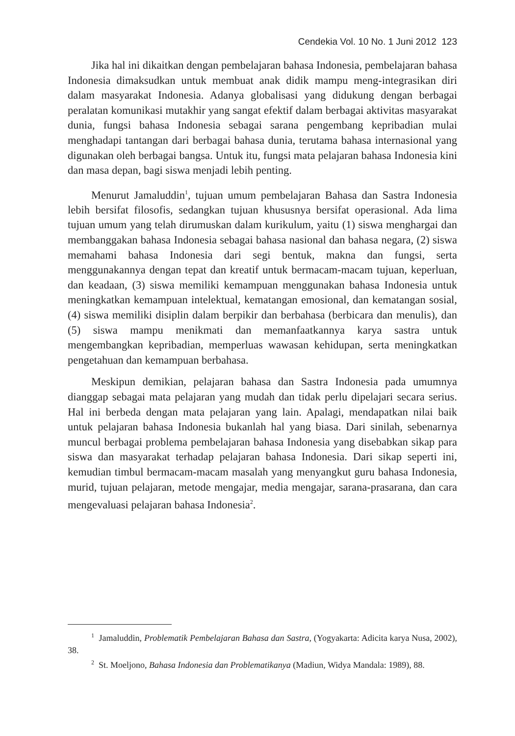Cendekia Vol. 10 No. 1 Juni 2012 123
Jika hal ini dikaitkan dengan pembelajaran bahasa Indonesia, pembelajaran bahasa Indonesia dimaksudkan untuk membuat anak didik mampu meng-integrasikan diri dalam masyarakat Indonesia. Adanya globalisasi yang didukung dengan berbagai peralatan komunikasi mutakhir yang sangat efektif dalam berbagai aktivitas masyarakat dunia, fungsi bahasa Indonesia sebagai sarana pengembang kepribadian mulai menghadapi tantangan dari berbagai bahasa dunia, terutama bahasa internasional yang digunakan oleh berbagai bangsa. Untuk itu, fungsi mata pelajaran bahasa Indonesia kini dan masa depan, bagi siswa menjadi lebih penting.
Menurut Jamaluddin<sup>1</sup>, tujuan umum pembelajaran Bahasa dan Sastra Indonesia lebih bersifat filosofis, sedangkan tujuan khususnya bersifat operasional. Ada lima tujuan umum yang telah dirumuskan dalam kurikulum, yaitu (1) siswa menghargai dan membanggakan bahasa Indonesia sebagai bahasa nasional dan bahasa negara, (2) siswa memahami bahasa Indonesia dari segi bentuk, makna dan fungsi, serta menggunakannya dengan tepat dan kreatif untuk bermacam-macam tujuan, keperluan, dan keadaan, (3) siswa memiliki kemampuan menggunakan bahasa Indonesia untuk meningkatkan kemampuan intelektual, kematangan emosional, dan kematangan sosial, (4) siswa memiliki disiplin dalam berpikir dan berbahasa (berbicara dan menulis), dan (5) siswa mampu menikmati dan memanfaatkannya karya sastra untuk mengembangkan kepribadian, memperluas wawasan kehidupan, serta meningkatkan pengetahuan dan kemampuan berbahasa.
Meskipun demikian, pelajaran bahasa dan Sastra Indonesia pada umumnya dianggap sebagai mata pelajaran yang mudah dan tidak perlu dipelajari secara serius. Hal ini berbeda dengan mata pelajaran yang lain. Apalagi, mendapatkan nilai baik untuk pelajaran bahasa Indonesia bukanlah hal yang biasa. Dari sinilah, sebenarnya muncul berbagai problema pembelajaran bahasa Indonesia yang disebabkan sikap para siswa dan masyarakat terhadap pelajaran bahasa Indonesia. Dari sikap seperti ini, kemudian timbul bermacam-macam masalah yang menyangkut guru bahasa Indonesia, murid, tujuan pelajaran, metode mengajar, media mengajar, sarana-prasarana, dan cara mengevaluasi pelajaran bahasa Indonesia<sup>2</sup>.
<sup>1</sup> Jamaluddin, Problematik Pembelajaran Bahasa dan Sastra, (Yogyakarta: Adicita karya Nusa, 2002), 38.
<sup>2</sup> St. Moeljono, Bahasa Indonesia dan Problematikanya (Madiun, Widya Mandala: 1989), 88.